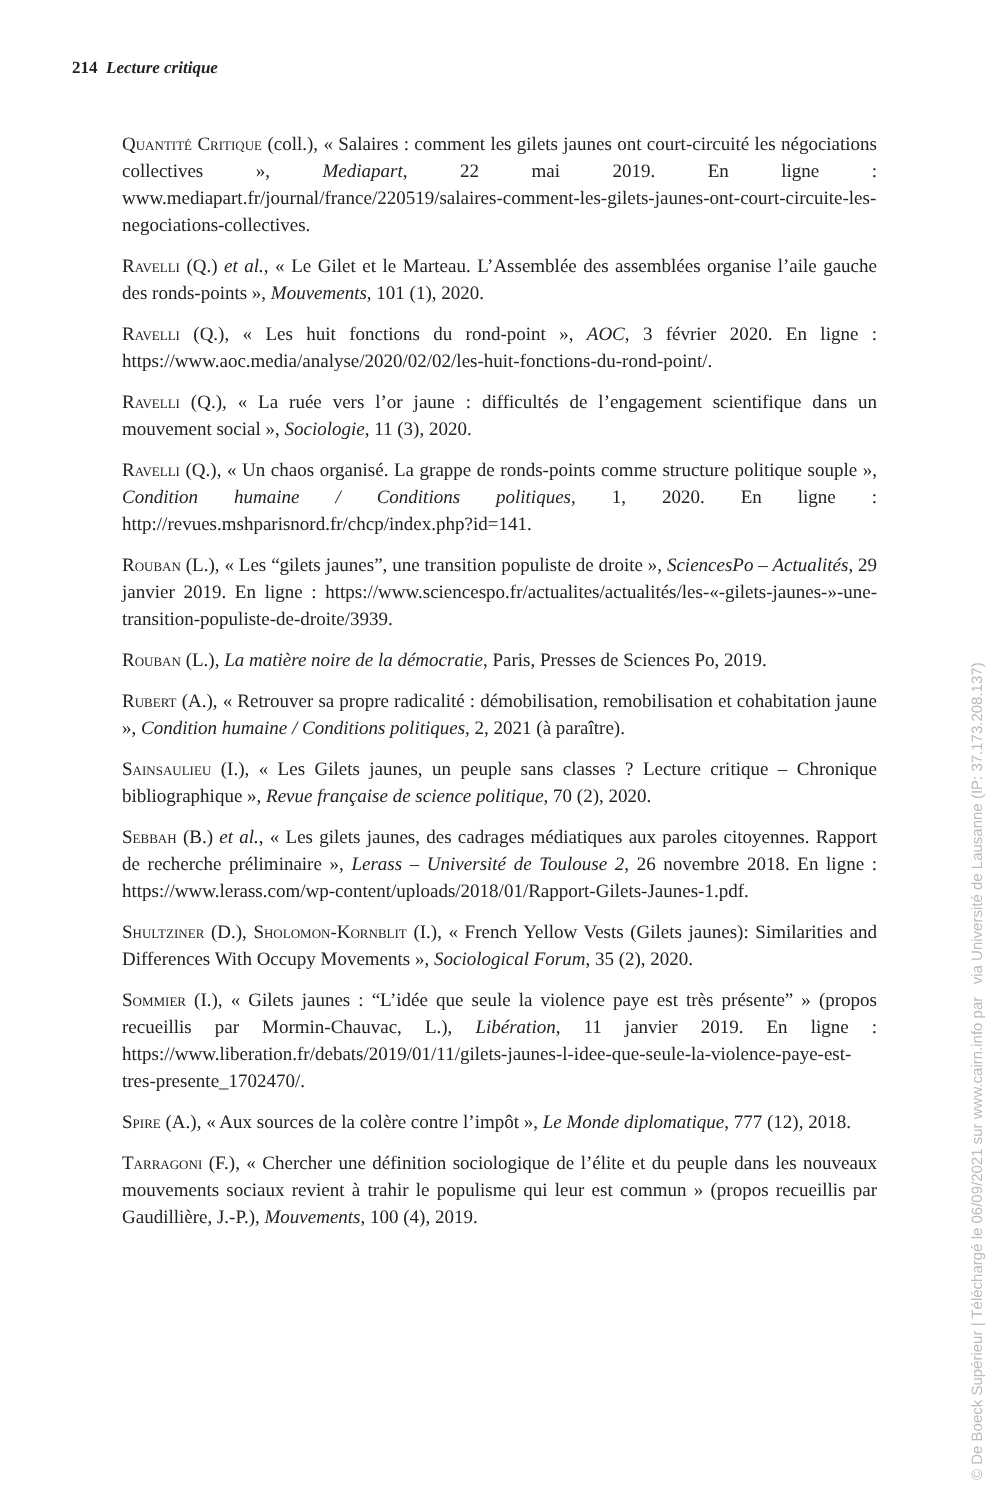214 Lecture critique
Quantité Critique (coll.), « Salaires : comment les gilets jaunes ont court-circuité les négociations collectives », Mediapart, 22 mai 2019. En ligne : www.mediapart.fr/journal/france/220519/salaires-comment-les-gilets-jaunes-ont-court-circuite-les-negociations-collectives.
Ravelli (Q.) et al., « Le Gilet et le Marteau. L’Assemblée des assemblées organise l’aile gauche des ronds-points », Mouvements, 101 (1), 2020.
Ravelli (Q.), « Les huit fonctions du rond-point », AOC, 3 février 2020. En ligne : https://www.aoc.media/analyse/2020/02/02/les-huit-fonctions-du-rond-point/.
Ravelli (Q.), « La ruée vers l’or jaune : difficultés de l’engagement scientifique dans un mouvement social », Sociologie, 11 (3), 2020.
Ravelli (Q.), « Un chaos organisé. La grappe de ronds-points comme structure politique souple », Condition humaine / Conditions politiques, 1, 2020. En ligne : http://revues.mshparisnord.fr/chcp/index.php?id=141.
Rouban (L.), « Les “gilets jaunes”, une transition populiste de droite », SciencesPo – Actualités, 29 janvier 2019. En ligne : https://www.sciencespo.fr/actualites/actualités/les-«-gilets-jaunes-»-une-transition-populiste-de-droite/3939.
Rouban (L.), La matière noire de la démocratie, Paris, Presses de Sciences Po, 2019.
Rubert (A.), « Retrouver sa propre radicalité : démobilisation, remobilisation et cohabitation jaune », Condition humaine / Conditions politiques, 2, 2021 (à paraître).
Sainsaulieu (I.), « Les Gilets jaunes, un peuple sans classes ? Lecture critique – Chronique bibliographique », Revue française de science politique, 70 (2), 2020.
Sebbah (B.) et al., « Les gilets jaunes, des cadrages médiatiques aux paroles citoyennes. Rapport de recherche préliminaire », Lerass – Université de Toulouse 2, 26 novembre 2018. En ligne : https://www.lerass.com/wp-content/uploads/2018/01/Rapport-Gilets-Jaunes-1.pdf.
Shultziner (D.), Sholomon-Kornblit (I.), « French Yellow Vests (Gilets jaunes): Similarities and Differences With Occupy Movements », Sociological Forum, 35 (2), 2020.
Sommier (I.), « Gilets jaunes : “L’idée que seule la violence paye est très présente” » (propos recueillis par Mormin-Chauvac, L.), Libération, 11 janvier 2019. En ligne : https://www.liberation.fr/debats/2019/01/11/gilets-jaunes-l-idee-que-seule-la-violence-paye-est-tres-presente_1702470/.
Spire (A.), « Aux sources de la colère contre l’impôt », Le Monde diplomatique, 777 (12), 2018.
Tarragoni (F.), « Chercher une définition sociologique de l’élite et du peuple dans les nouveaux mouvements sociaux revient à trahir le populisme qui leur est commun » (propos recueillis par Gaudillière, J.-P.), Mouvements, 100 (4), 2019.
© De Boeck Supérieur | Téléchargé le 06/09/2021 sur www.cairn.info par via Université de Lausanne (IP: 37.173.208.137)